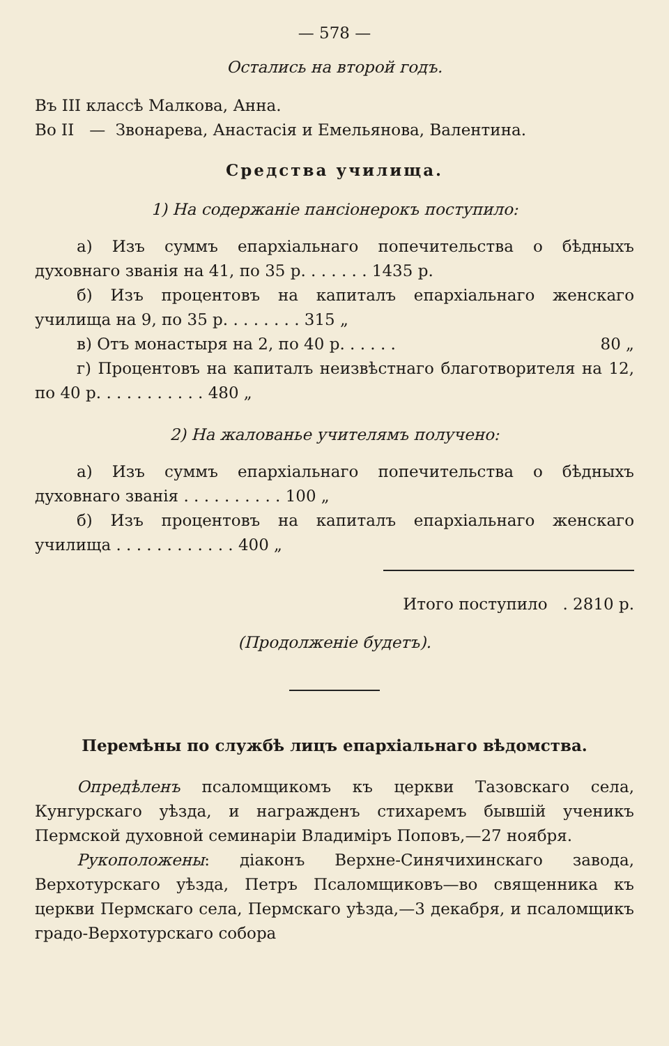— 578 —
Остались на второй годъ.
Въ III классѣ Малкова, Анна.
Во II — Звонарева, Анастасія и Емельянова, Валентина.
Средства училища.
1) На содержаніе пансіонерокъ поступило:
а) Изъ суммъ епархіальнаго попечительства о бѣдныхъ духовнаго званія на 41, по 35 р. . . . . . . 1435 р.
б) Изъ процентовъ на капиталъ епархіальнаго женскаго училища на 9, по 35 р. . . . . . . . 315 „
в) Отъ монастыря на 2, по 40 р. . . . . . 80 „
г) Процентовъ на капиталъ неизвѣстнаго благотворителя на 12, по 40 р. . . . . . . . . . . 480 „
2) На жалованье учителямъ получено:
а) Изъ суммъ епархіальнаго попечительства о бѣдныхъ духовнаго званія . . . . . . . . . . 100 „
б) Изъ процентовъ на капиталъ епархіальнаго женскаго училища . . . . . . . . . . . . 400 „
Итого поступило . 2810 р.
(Продолженіе будетъ).
Перемѣны по службѣ лицъ епархіальнаго вѣдомства.
Опредѣленъ псаломщикомъ къ церкви Тазовскаго села, Кунгурскаго уѣзда, и награжденъ стихаремъ бывшій ученикъ Пермской духовной семинаріи Владиміръ Поповъ,—27 ноября.
Рукоположены: діаконъ Верхне-Синячихинскаго завода, Верхотурскаго уѣзда, Петръ Псаломщиковъ—во священника къ церкви Пермскаго села, Пермскаго уѣзда,—3 декабря, и псаломщикъ градо-Верхотурскаго собора